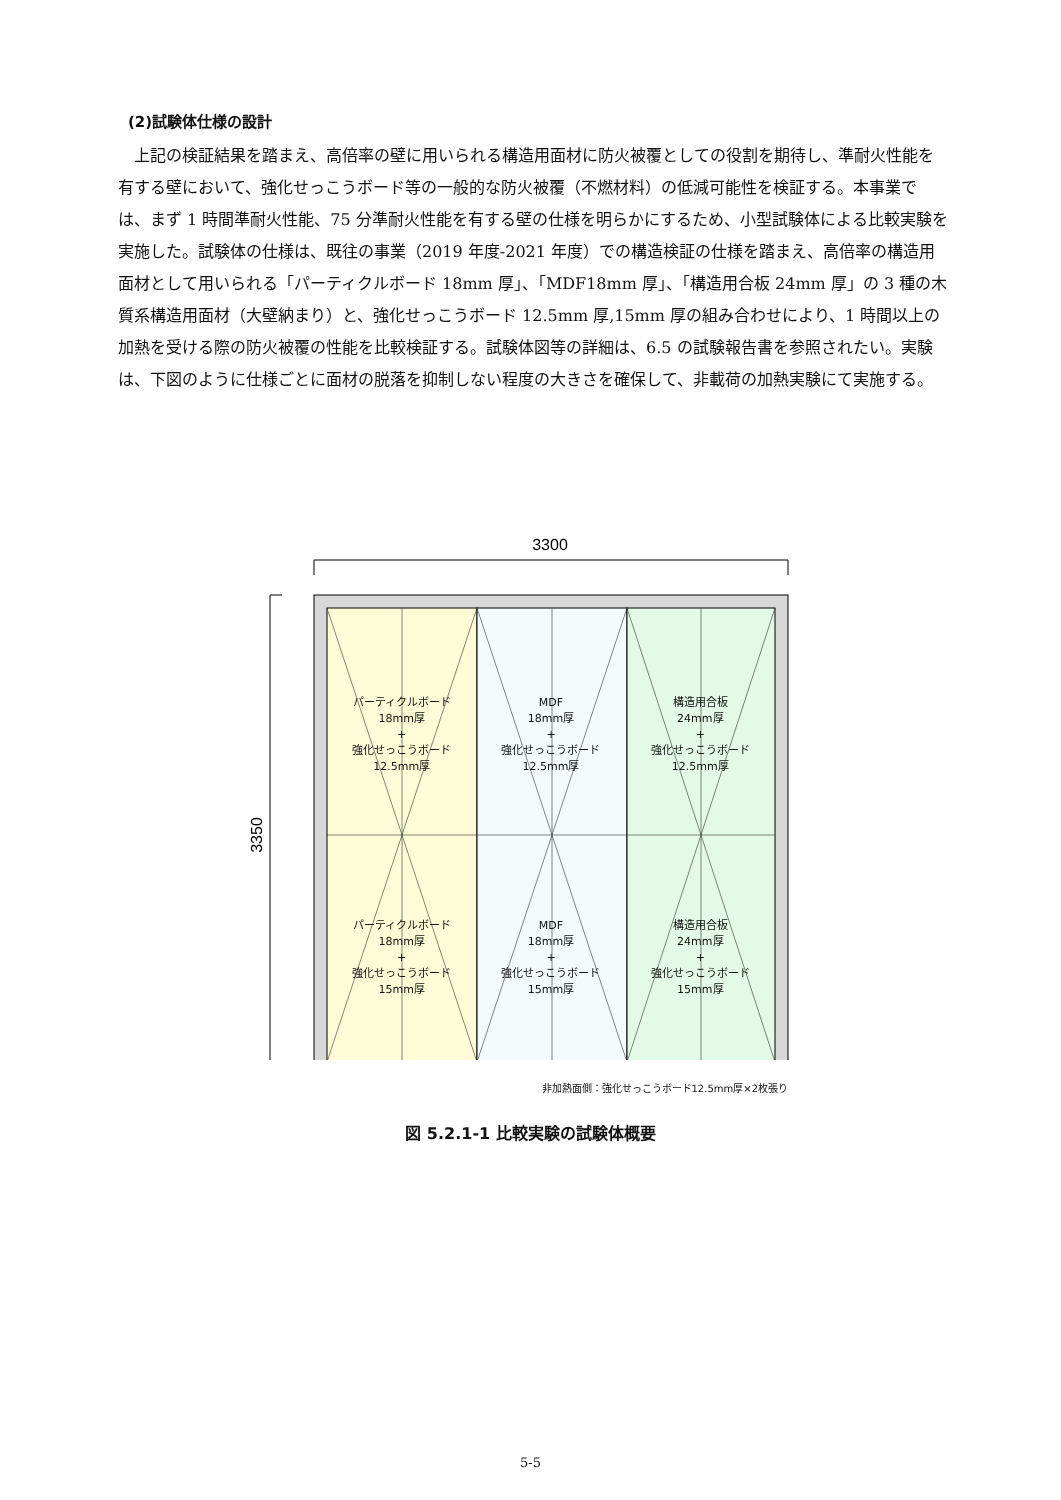(2)試験体仕様の設計
　上記の検証結果を踏まえ、高倍率の壁に用いられる構造用面材に防火被覆としての役割を期待し、準耐火性能を有する壁において、強化せっこうボード等の一般的な防火被覆（不燃材料）の低減可能性を検証する。本事業では、まず 1 時間準耐火性能、75 分準耐火性能を有する壁の仕様を明らかにするため、小型試験体による比較実験を実施した。試験体の仕様は、既往の事業（2019 年度-2021 年度）での構造検証の仕様を踏まえ、高倍率の構造用面材として用いられる「パーティクルボード 18mm 厚」、「MDF18mm 厚」、「構造用合板 24mm 厚」の 3 種の木質系構造用面材（大壁納まり）と、強化せっこうボード 12.5mm 厚,15mm 厚の組み合わせにより、1 時間以上の加熱を受ける際の防火被覆の性能を比較検証する。試験体図等の詳細は、6.5 の試験報告書を参照されたい。実験は、下図のように仕様ごとに面材の脱落を抑制しない程度の大きさを確保して、非載荷の加熱実験にて実施する。
3300
3350
パーティクルボード
18mm厚
+
強化せっこうボード
12.5mm厚
MDF
18mm厚
+
強化せっこうボード
12.5mm厚
構造用合板
24mm厚
+
強化せっこうボード
12.5mm厚
パーティクルボード
18mm厚
+
強化せっこうボード
15mm厚
MDF
18mm厚
+
強化せっこうボード
15mm厚
構造用合板
24mm厚
+
強化せっこうボード
15mm厚
非加熱面側：強化せっこうボード12.5mm厚×2枚張り
図 5.2.1-1 比較実験の試験体概要
5-5